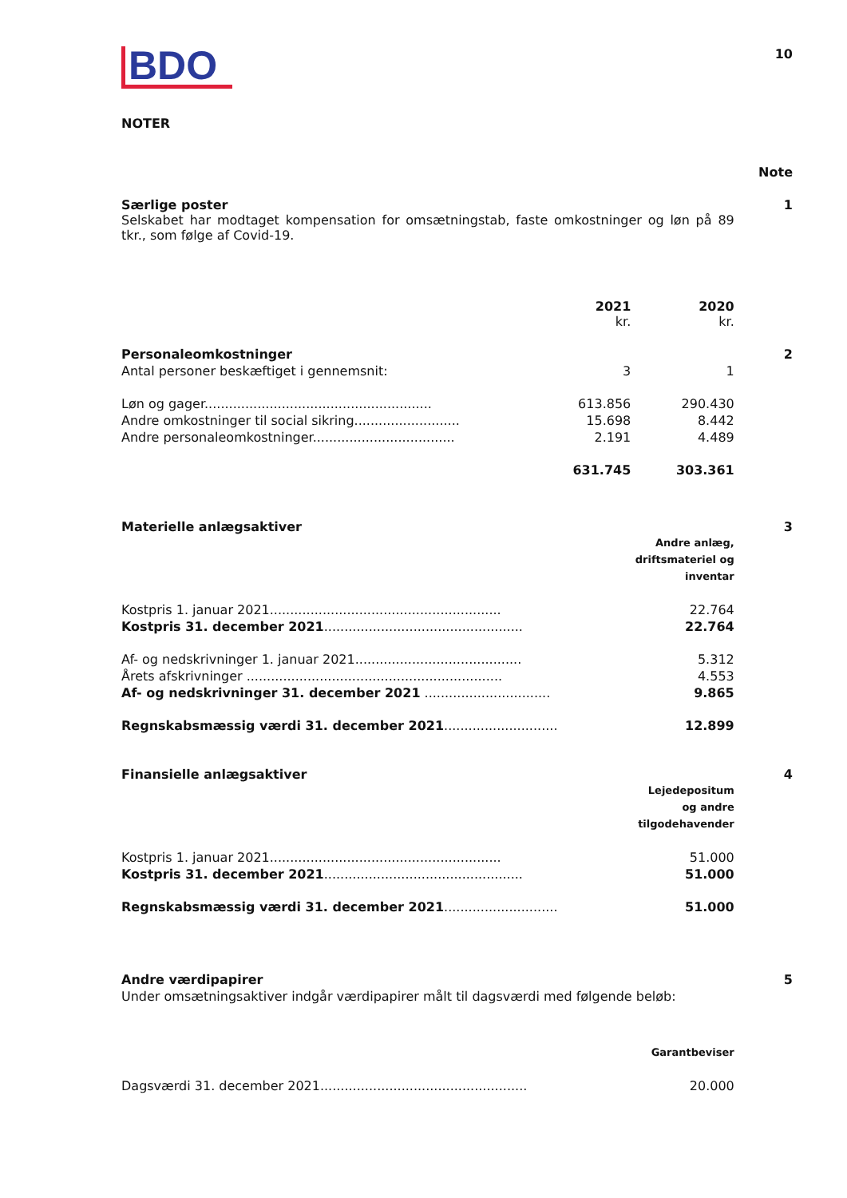BDO
10
NOTER
| | | | Note |
| Særlige poster | | | 1 |
| Selskabet har modtaget kompensation for omsætningstab, faste omkostninger og løn på 89 tkr., som følge af Covid-19. | | | |
| | 2021 kr. | 2020 kr. | |
| Personaleomkostninger | | | 2 |
| Antal personer beskæftiget i gennemsnit: | 3 | 1 | |
| Løn og gager........................................................ | 613.856 | 290.430 | |
| Andre omkostninger til social sikring.......................... | 15.698 | 8.442 | |
| Andre personaleomkostninger................................... | 2.191 | 4.489 | |
| | 631.745 | 303.361 | |
| Materielle anlægsaktiver | | | 3 |
| | | Andre anlæg, driftsmateriel og inventar | |
| Kostpris 1. januar 2021......................................................... | | 22.764 | |
| Kostpris 31. december 2021 ................................................. | | 22.764 | |
| Af- og nedskrivninger 1. januar 2021......................................... | | 5.312 | |
| Årets afskrivninger ............................................................... | | 4.553 | |
| Af- og nedskrivninger 31. december 2021 ............................... | | 9.865 | |
| Regnskabsmæssig værdi 31. december 2021 ............................ | | 12.899 | |
| Finansielle anlægsaktiver | | | 4 |
| | | Lejedepositum og andre tilgodehavender | |
| Kostpris 1. januar 2021......................................................... | | 51.000 | |
| Kostpris 31. december 2021 ................................................. | | 51.000 | |
| Regnskabsmæssig værdi 31. december 2021 ............................ | | 51.000 | |
| Andre værdipapirer | | | 5 |
| Under omsætningsaktiver indgår værdipapirer målt til dagsværdi med følgende beløb: | | | |
| | | Garantbeviser | |
| Dagsværdi 31. december 2021................................................... | | 20.000 | |